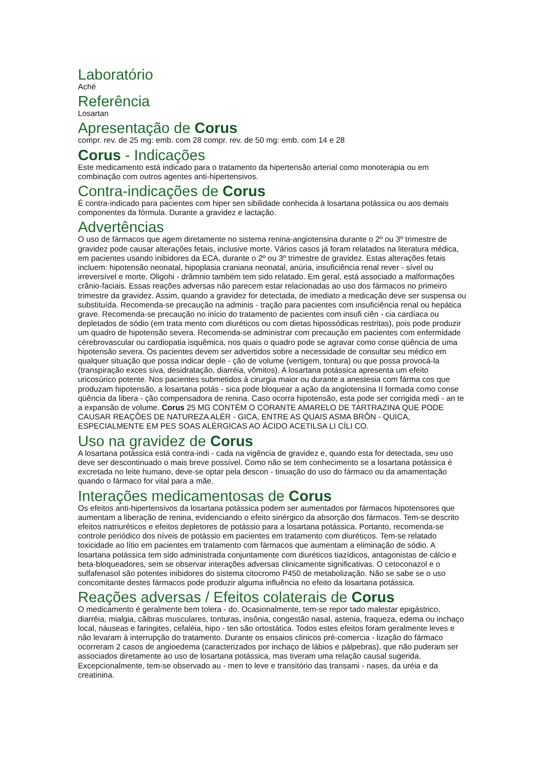Laboratório
Aché
Referência
Losartan
Apresentação de Corus
compr. rev. de 25 mg: emb. com 28 compr. rev. de 50 mg: emb. com 14 e 28
Corus - Indicações
Este medicamento está indicado para o tratamento da hipertensão arterial como monoterapia ou em combinação com outros agentes anti-hipertensivos.
Contra-indicações de Corus
É contra-indicado para pacientes com hiper sen sibilidade conhecida à losartana potássica ou aos demais componentes da fórmula. Durante a gravidez e lactação.
Advertências
O uso de fármacos que agem diretamente no sistema renina-angiotensina durante o 2º ou 3º trimestre de gravidez pode causar alterações fetais, inclusive morte. Vários casos já foram relatados na literatura médica, em pacientes usando inibidores da ECA, durante o 2º ou 3º trimestre de gravidez. Estas alterações fetais incluem: hipotensão neonatal, hipoplasia craniana neonatal, anúria, insuficiência renal rever - sível ou irreversível e morte. Oligohi - drâmnio também tem sido relatado. Em geral, está associado a malformações crânio-faciais. Essas reações adversas não parecem estar relacionadas ao uso dos fármacos no primeiro trimestre da gravidez. Assim, quando a gravidez for detectada, de imediato a medicação deve ser suspensa ou substituída. Recomenda-se precaução na adminis - tração para pacientes com insuficiência renal ou hepática grave. Recomenda-se precaução no início do tratamento de pacientes com insufi ciên - cia cardíaca ou depletados de sódio (em trata mento com diuréticos ou com dietas hipossódicas restritas), pois pode produzir um quadro de hipotensão severa. Recomenda-se administrar com precaução em pacientes com enfermidade cérebrovascular ou cardiopatia isquêmica, nos quais o quadro pode se agravar como conse qüência de uma hipotensão severa. Os pacientes devem ser advertidos sobre a necessidade de consultar seu médico em qualquer situação que possa indicar deple - ção de volume (vertigem, tontura) ou que possa provocá-la (transpiração exces siva, desidratação, diarréia, vômitos). A losartana potássica apresenta um efeito uricosúrico potente. Nos pacientes submetidos à cirurgia maior ou durante a anestesia com fárma cos que produzam hipotensão, a losartana potás - sica pode bloquear a ação da angiotensina II formada como conse qüência da libera - ção compensadora de renina. Caso ocorra hipotensão, esta pode ser corrigida medi - an te a expansão de volume. Corus 25 MG CONTÉM O CORANTE AMARELO DE TARTRAZINA QUE PODE CAUSAR REAÇÕES DE NATUREZA ALÉR - GICA, ENTRE AS QUAIS ASMA BRÔN - QUICA, ESPECIALMENTE EM PES SOAS ALÉRGICAS AO ÁCIDO ACETILSA LI CÍLI CO.
Uso na gravidez de Corus
A losartana potássica está contra-indi - cada na vigência de gravidez e, quando esta for detectada, seu uso deve ser descontinuado o mais breve possível. Como não se tem conhecimento se a losartana potássica é excretada no leite humano, deve-se optar pela descon - tinuação do uso do fármaco ou da amamentação quando o fármaco for vital para a mãe.
Interações medicamentosas de Corus
Os efeitos anti-hipertensivos da losartana potássica podem ser aumentados por fármacos hipotensores que aumentam a liberação de renina, evidenciando o efeito sinérgico da absorção dos fármacos. Tem-se descrito efeitos natriuréticos e efeitos depletores de potássio para a losartana potássica. Portanto, recomenda-se controle periódico dos níveis de potássio em pacientes em tratamento com diuréticos. Tem-se relatado toxicidade ao lítio em pacientes em tratamento com fármacos que aumentam a eliminação de sódio. A losartana potássica tem sido administrada conjuntamente com diuréticos tiazídicos, antagonistas de cálcio e beta-bloqueadores, sem se observar interações adversas clinicamente significativas. O cetoconazol e o sulfafenasol são potentes inibidores do sistema citocromo P450 de metabolização. Não se sabe se o uso concomitante destes fármacos pode produzir alguma influência no efeito da losartana potássica.
Reações adversas / Efeitos colaterais de Corus
O medicamento é geralmente bem tolera - do. Ocasionalmente, tem-se repor tado malestar epigástrico, diarréia, mialgia, cãibras musculares, tonturas, insônia, congestão nasal, astenia, fraqueza, edema ou inchaço local, náuseas e faringites, cefaléia, hipo - ten são ortostática. Todos estes efeitos foram geralmente leves e não levaram à interrupção do tratamento. Durante os ensaios clínicos pré-comercia - lização do fármaco ocorreram 2 casos de angioedema (caracterizados por inchaço de lábios e pálpebras), que não puderam ser associados diretamente ao uso de losartana potássica, mas tiveram uma relação causal sugerida. Excepcionalmente, tem-se observado au - men to leve e transitório das transami - nases, da uréia e da creatinina.